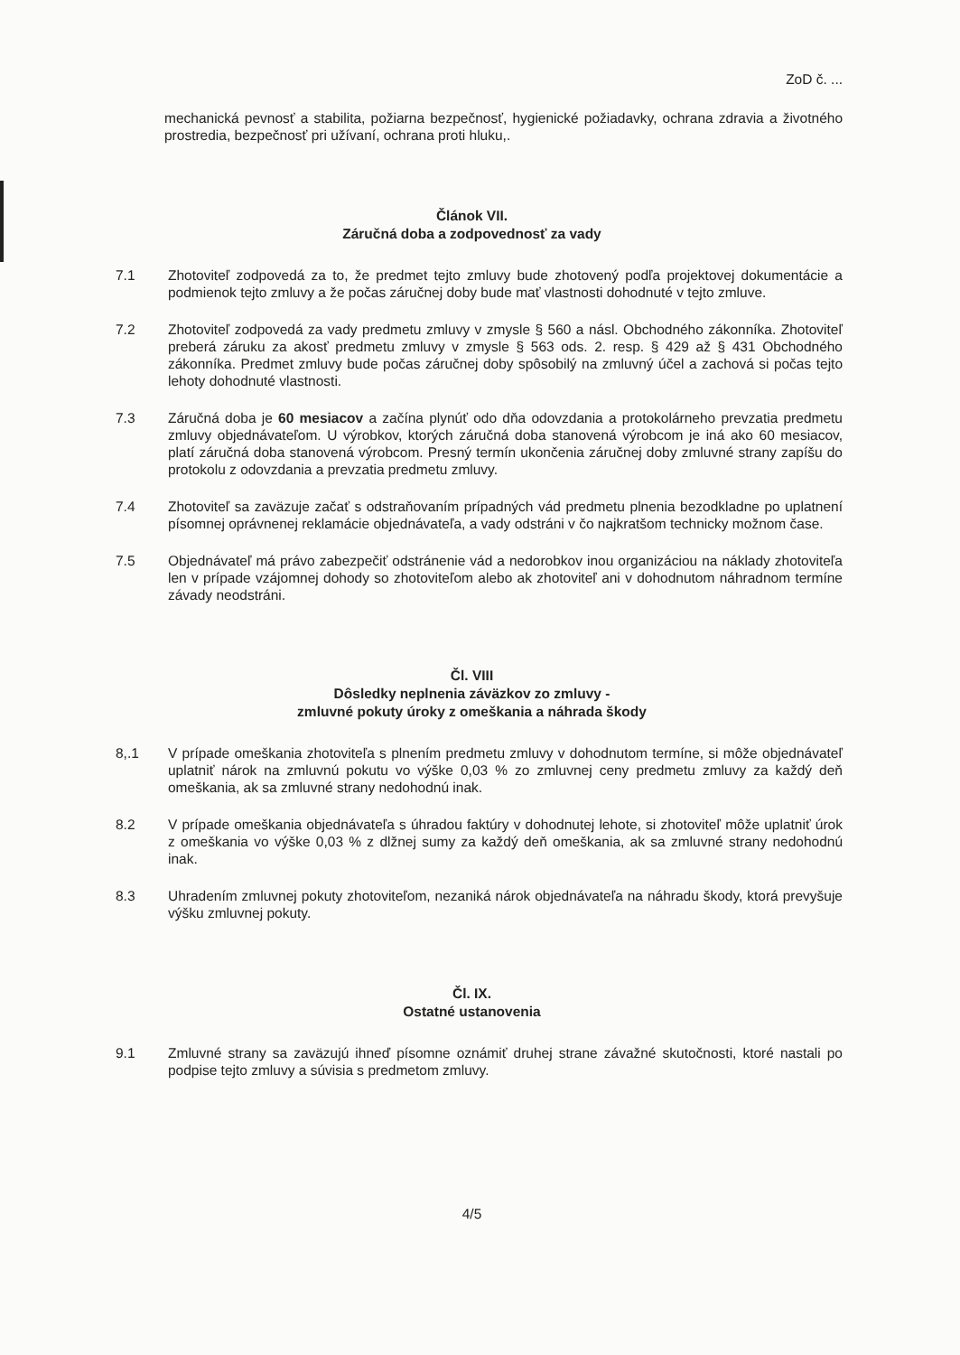ZoD č. ...
mechanická pevnosť a stabilita, požiarna bezpečnosť, hygienické požiadavky, ochrana zdravia a životného prostredia, bezpečnosť pri užívaní, ochrana proti hluku,.
Článok VII.
Záručná doba a zodpovednosť za vady
7.1 Zhotoviteľ zodpovedá za to, že predmet tejto zmluvy bude zhotovený podľa projektovej dokumentácie a podmienok tejto zmluvy a že počas záručnej doby bude mať vlastnosti dohodnuté v tejto zmluve.
7.2 Zhotoviteľ zodpovedá za vady predmetu zmluvy v zmysle § 560 a násl. Obchodného zákonníka. Zhotoviteľ preberá záruku za akosť predmetu zmluvy v zmysle § 563 ods. 2. resp. § 429 až § 431 Obchodného zákonníka. Predmet zmluvy bude počas záručnej doby spôsobilý na zmluvný účel a zachová si počas tejto lehoty dohodnuté vlastnosti.
7.3 Záručná doba je 60 mesiacov a začína plynúť odo dňa odovzdania a protokolárneho prevzatia predmetu zmluvy objednávateľom. U výrobkov, ktorých záručná doba stanovená výrobcom je iná ako 60 mesiacov, platí záručná doba stanovená výrobcom. Presný termín ukončenia záručnej doby zmluvné strany zapíšu do protokolu z odovzdania a prevzatia predmetu zmluvy.
7.4 Zhotoviteľ sa zaväzuje začať s odstraňovaním prípadných vád predmetu plnenia bezodkladne po uplatnení písomnej oprávnenej reklamácie objednávateľa, a vady odstráni v čo najkratšom technicky možnom čase.
7.5 Objednávateľ má právo zabezpečiť odstránenie vád a nedorobkov inou organizáciou na náklady zhotoviteľa len v prípade vzájomnej dohody so zhotoviteľom alebo ak zhotoviteľ ani v dohodnutom náhradnom termíne závady neodstráni.
Čl. VIII
Dôsledky neplnenia záväzkov zo zmluvy -
zmluvné pokuty úroky z omeškania a náhrada škody
8,.1 V prípade omeškania zhotoviteľa s plnením predmetu zmluvy v dohodnutom termíne, si môže objednávateľ uplatniť nárok na zmluvnú pokutu vo výške 0,03 % zo zmluvnej ceny predmetu zmluvy za každý deň omeškania, ak sa zmluvné strany nedohodnú inak.
8.2 V prípade omeškania objednávateľa s úhradou faktúry v dohodnutej lehote, si zhotoviteľ môže uplatniť úrok z omeškania vo výške 0,03 % z dlžnej sumy za každý deň omeškania, ak sa zmluvné strany nedohodnú inak.
8.3 Uhradením zmluvnej pokuty zhotoviteľom, nezaniká nárok objednávateľa na náhradu škody, ktorá prevyšuje výšku zmluvnej pokuty.
Čl. IX.
Ostatné ustanovenia
9.1 Zmluvné strany sa zaväzujú ihneď písomne oznámiť druhej strane závažné skutočnosti, ktoré nastali po podpise tejto zmluvy a súvisia s predmetom zmluvy.
4/5